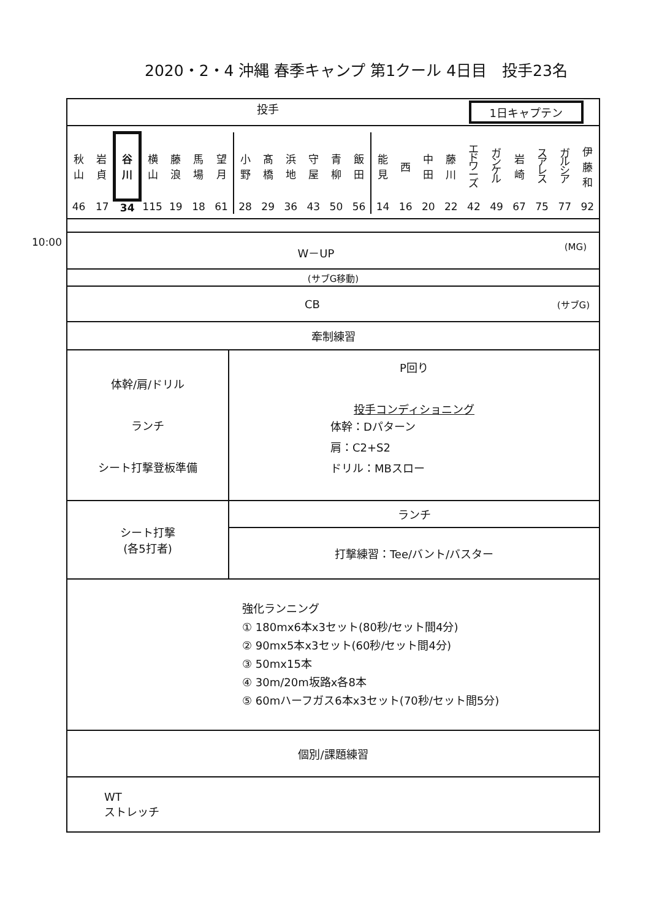2020・2・4 沖縄 春季キャンプ 第1クール 4日目　投手23名
10:00
| 投手 1日キャプテン | |
| / 秋 山 / 岩 貞 / 谷 川 / 横 山 / 藤 浪 / 馬 場 / 望 月 / 小 野 / 髙 橋 / 浜 地 / 守 屋 / 青 柳 / 飯 田 / 能 見 / 西 / 中 田 / 藤 川 / エ ド ワ ー ズ / ガ ン ケ ル / 岩 崎 / ス ア レ ス / ガ ル シ ア / 伊 藤 和 / / 46 / 17 / 34 / 115 / 19 / 18 / 61 / 28 / 29 / 36 / 43 / 50 / 56 / 14 / 16 / 20 / 22 / 42 / 49 / 67 / 75 / 77 / 92 / | |
| W－UP (MG) | |
| (サブG移動) | |
| CB (サブG) | |
| 牽制練習 | |
| 体幹/肩/ドリル ランチ シート打撃登板準備 | P回り 投手コンディショニング 体幹：Dパターン 肩：C2+S2 ドリル：MBスロー |
| シート打撃 (各5打者) | ランチ |
| | 打撃練習：Tee/バント/バスター |
| 強化ランニング ① 180mx6本x3セット(80秒/セット間4分) ② 90mx5本x3セット(60秒/セット間4分) ③ 50mx15本 ④ 30m/20m坂路x各8本 ⑤ 60mハーフガス6本x3セット(70秒/セット間5分) | |
| 個別/課題練習 | |
| WT ストレッチ | |